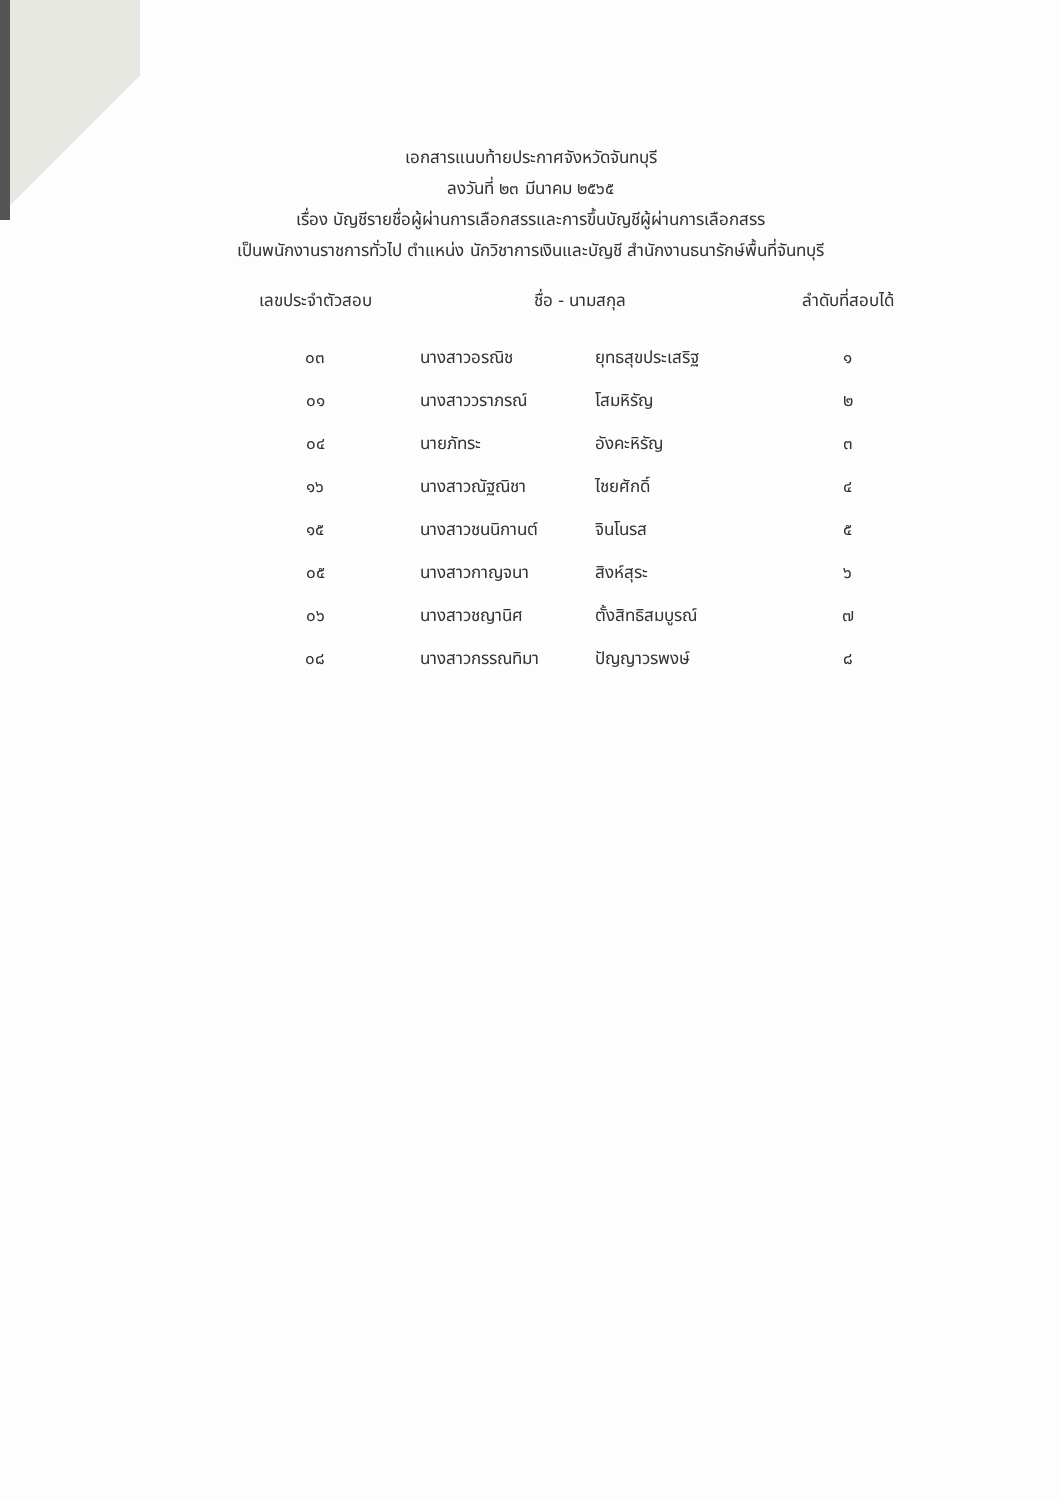เอกสารแนบท้ายประกาศจังหวัดจันทบุรี
ลงวันที่ ๒๓ มีนาคม ๒๕๖๕
เรื่อง บัญชีรายชื่อผู้ผ่านการเลือกสรรและการขึ้นบัญชีผู้ผ่านการเลือกสรร
เป็นพนักงานราชการทั่วไป ตำแหน่ง นักวิชาการเงินและบัญชี สำนักงานธนารักษ์พื้นที่จันทบุรี
| เลขประจำตัวสอบ | ชื่อ - นามสกุล | | ลำดับที่สอบได้ |
| --- | --- | --- | --- |
| ๐๓ | นางสาวอรณิช | ยุทธสุขประเสริฐ | ๑ |
| ๐๑ | นางสาววราภรณ์ | โสมหิรัญ | ๒ |
| ๐๔ | นายภัทระ | อังคะหิรัญ | ๓ |
| ๑๖ | นางสาวณัฐณิชา | ไชยศักดิ์ | ๔ |
| ๑๕ | นางสาวชนนิกานต์ | จินโนรส | ๕ |
| ๐๕ | นางสาวกาญจนา | สิงห์สุระ | ๖ |
| ๐๖ | นางสาวชญานิศ | ตั้งสิทธิสมบูรณ์ | ๗ |
| ๐๘ | นางสาวกรรณทิมา | ปัญญาวรพงษ์ | ๘ |